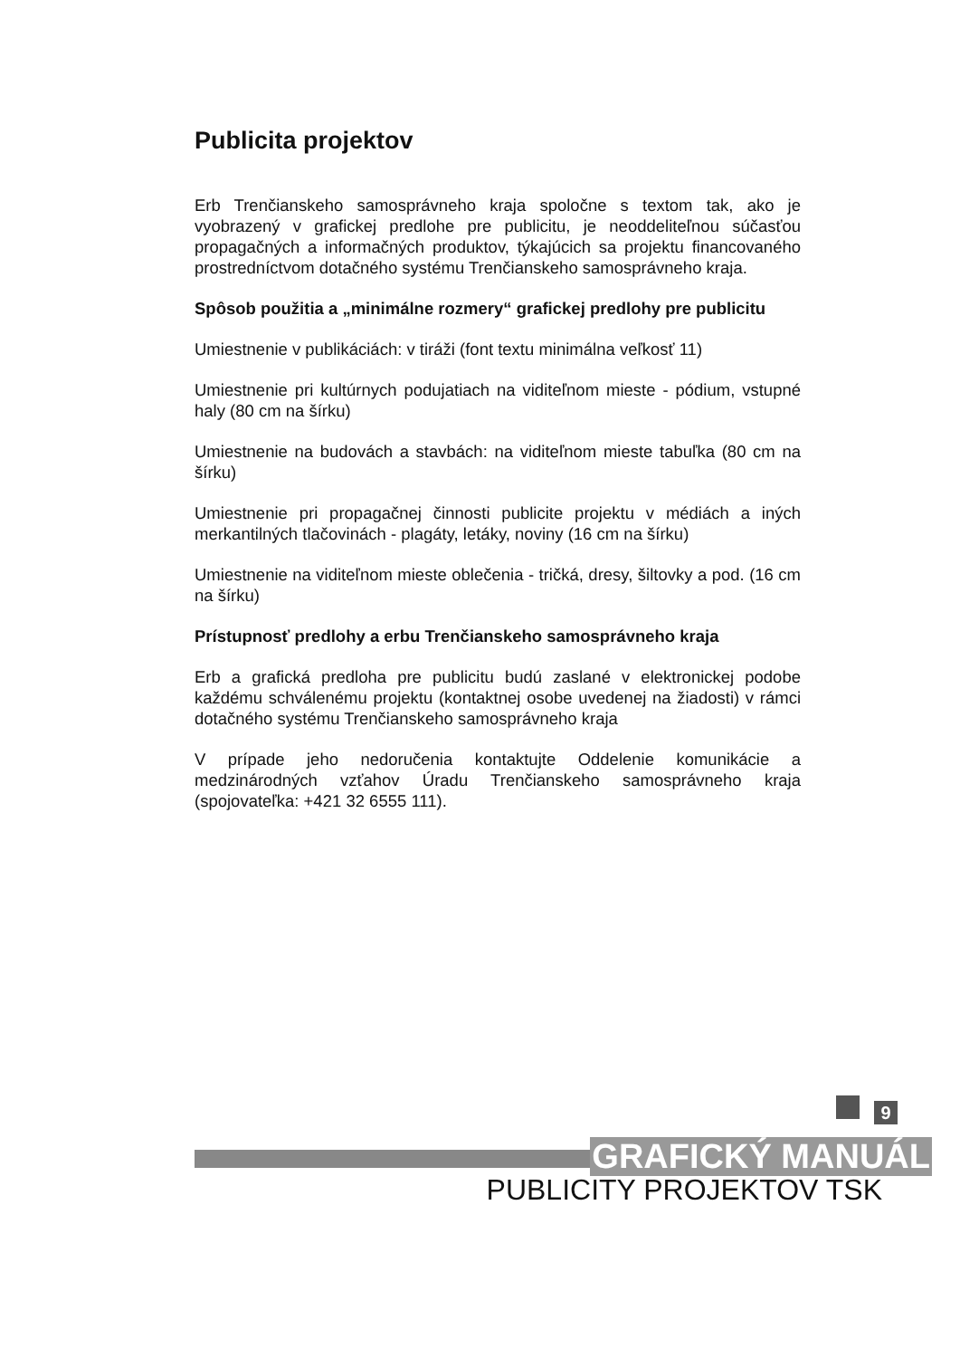Publicita projektov
Erb Trenčianskeho samosprávneho kraja spoločne s textom tak, ako je vyobrazený v grafickej predlohe pre publicitu, je neoddeliteľnou súčasťou propagačných a informačných produktov, týkajúcich sa projektu financovaného prostredníctvom dotačného systému Trenčianskeho samosprávneho kraja.
Spôsob použitia a „minimálne rozmery“ grafickej predlohy pre publicitu
Umiestnenie v publikáciách: v tiráži (font textu minimálna veľkosť 11)
Umiestnenie pri kultúrnych podujatiach na viditeľnom mieste - pódium, vstupné haly (80 cm na šírku)
Umiestnenie na budovách a stavbách: na viditeľnom mieste tabuľka (80 cm na šírku)
Umiestnenie pri propagačnej činnosti publicite projektu v médiách a iných merkantilných tlačovinách - plagáty, letáky, noviny (16 cm na šírku)
Umiestnenie na viditeľnom mieste oblečenia - tričká, dresy, šiltovky a pod. (16 cm na šírku)
Prístupnosť predlohy a erbu Trenčianskeho samosprávneho kraja
Erb a grafická predloha pre publicitu budú zaslané v elektronickej podobe každému schválenému projektu (kontaktnej osobe uvedenej na žiadosti) v rámci dotačného systému Trenčianskeho samosprávneho kraja
V prípade jeho nedoručenia kontaktujte Oddelenie komunikácie a medzinárodných vzťahov Úradu Trenčianskeho samosprávneho kraja (spojovateľka: +421 32 6555 111).
9
GRAFICKÝ MANUÁL
PUBLICITY PROJEKTOV TSK